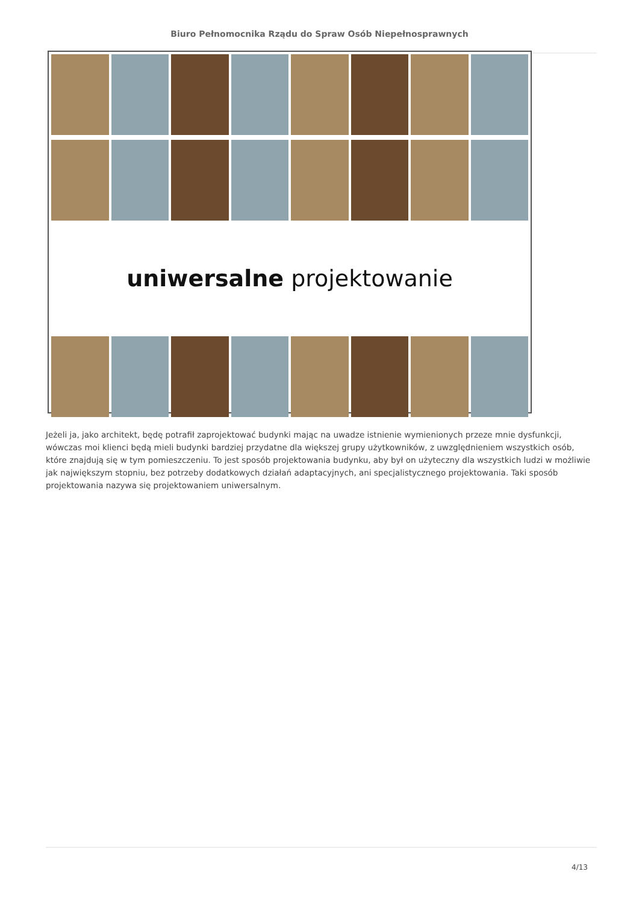Biuro Pełnomocnika Rządu do Spraw Osób Niepełnosprawnych
uniwersalne projektowanie
Jeżeli ja, jako architekt, będę potrafił zaprojektować budynki mając na uwadze istnienie wymienionych przeze mnie dysfunkcji, wówczas moi klienci będą mieli budynki bardziej przydatne dla większej grupy użytkowników, z uwzględnieniem wszystkich osób, które znajdują się w tym pomieszczeniu. To jest sposób projektowania budynku, aby był on użyteczny dla wszystkich ludzi w możliwie jak największym stopniu, bez potrzeby dodatkowych działań adaptacyjnych, ani specjalistycznego projektowania. Taki sposób projektowania nazywa się projektowaniem uniwersalnym.
4/13